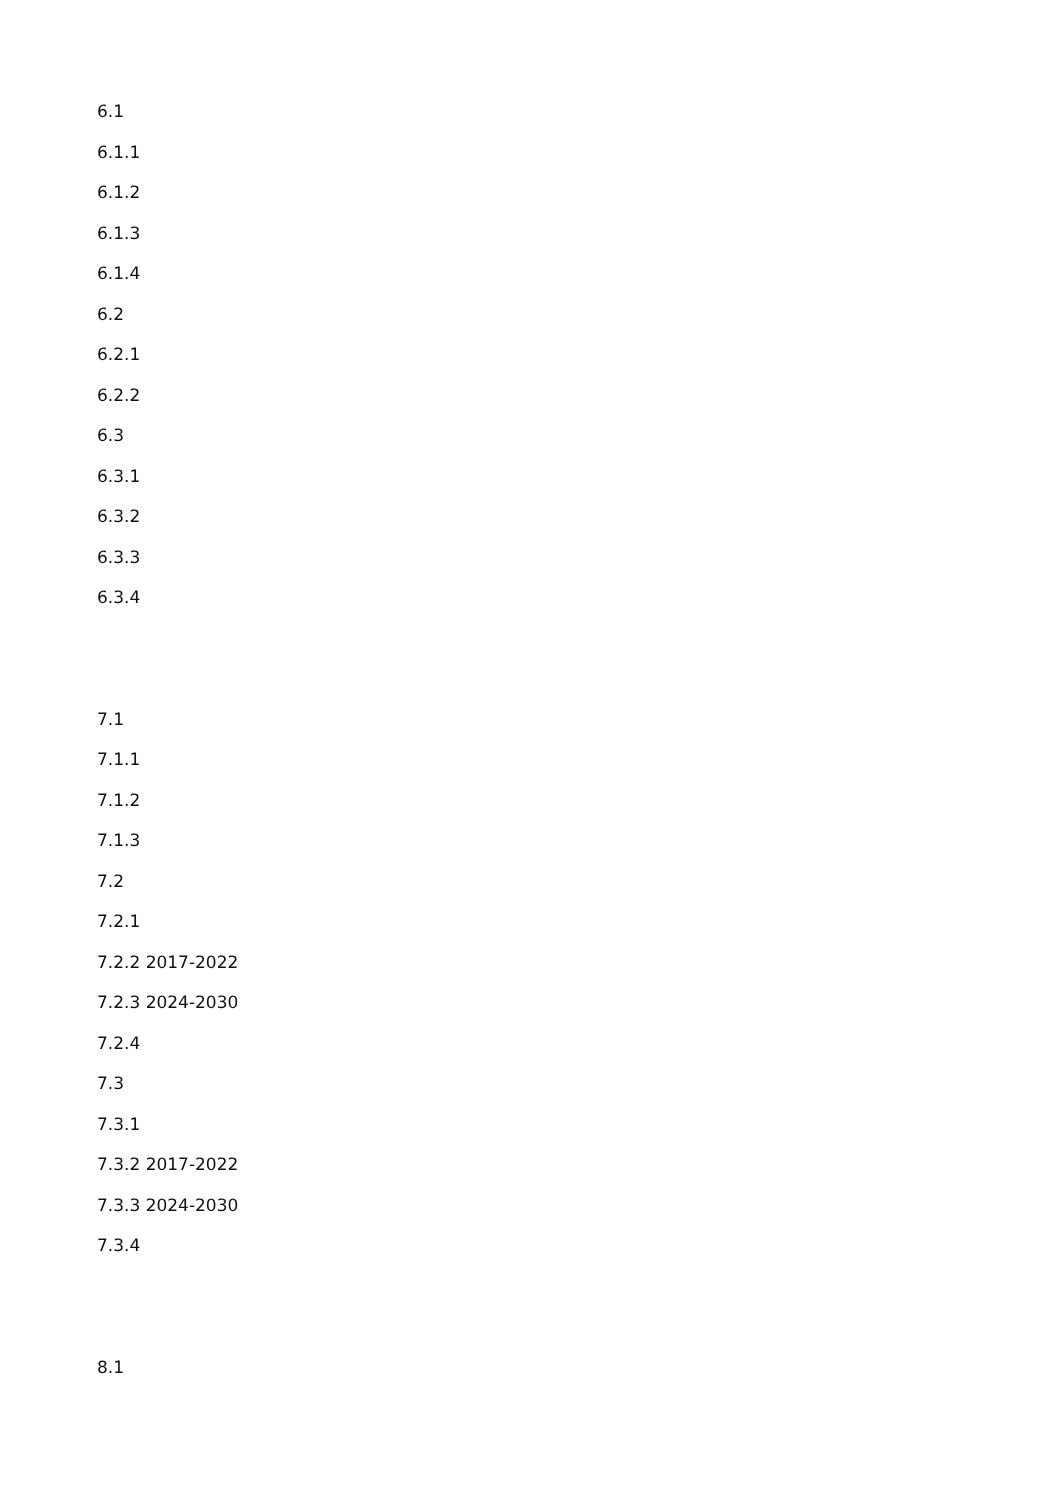6.1
6.1.1
6.1.2
6.1.3
6.1.4
6.2
6.2.1
6.2.2
6.3
6.3.1
6.3.2
6.3.3
6.3.4
7.1
7.1.1
7.1.2
7.1.3
7.2
7.2.1
7.2.2 2017-2022
7.2.3 2024-2030
7.2.4
7.3
7.3.1
7.3.2 2017-2022
7.3.3 2024-2030
7.3.4
8.1